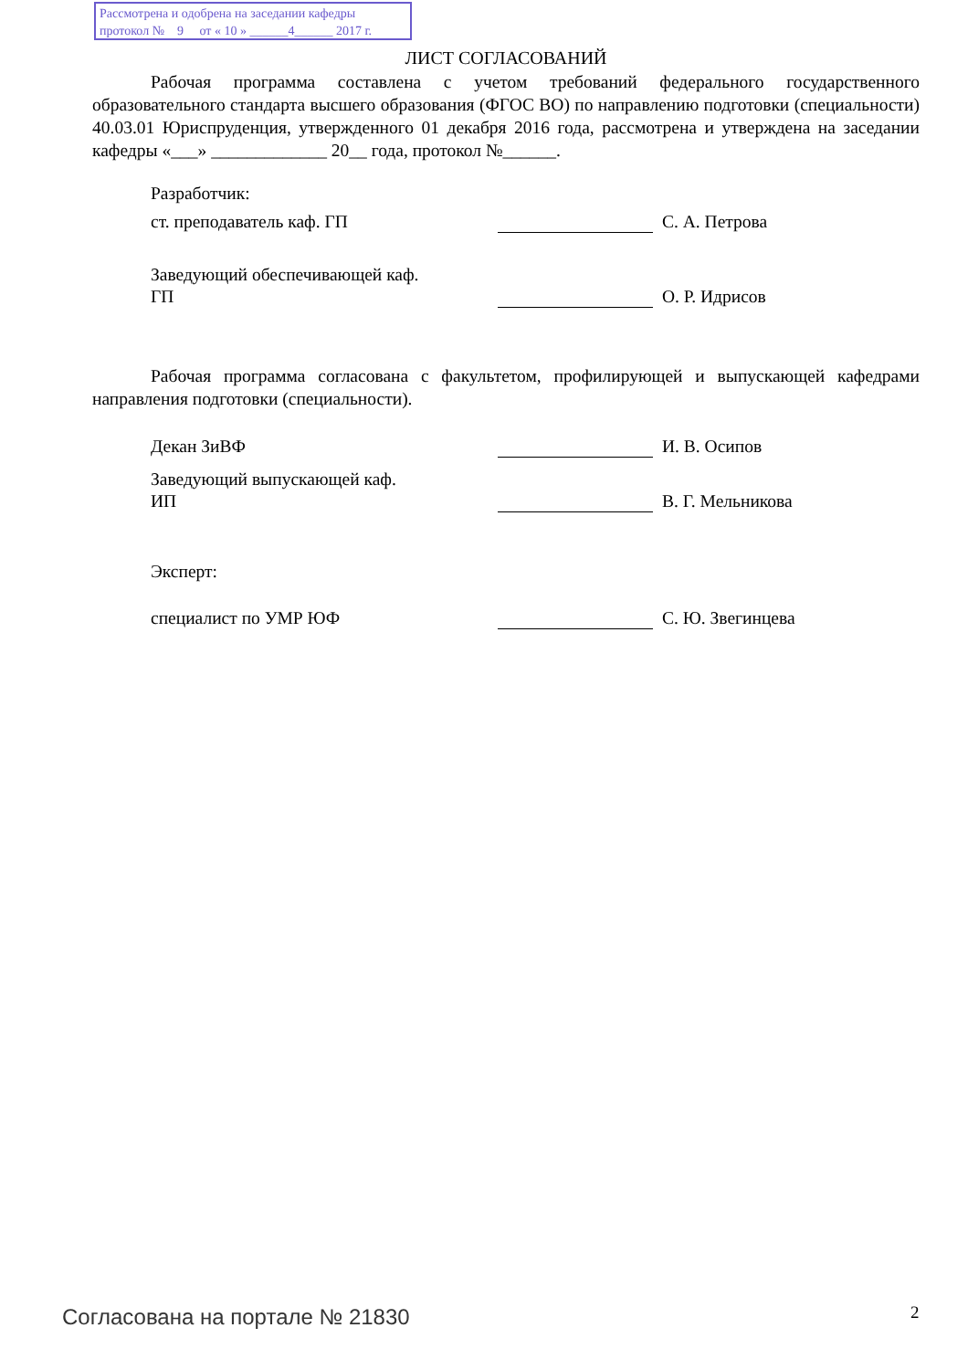Рассмотрена и одобрена на заседании кафедры
протокол № 9 от « 10 » ______4______ 2017 г.
ЛИСТ СОГЛАСОВАНИЙ
Рабочая программа составлена с учетом требований федерального государственного образовательного стандарта высшего образования (ФГОС ВО) по направлению подготовки (специальности) 40.03.01 Юриспруденция, утвержденного 01 декабря 2016 года, рассмотрена и утверждена на заседании кафедры «___» _____________ 20__ года, протокол №______.
Разработчик:
ст. преподаватель каф. ГП С. А. Петрова
Заведующий обеспечивающей каф.
ГП
О. Р. Идрисов
Рабочая программа согласована с факультетом, профилирующей и выпускающей кафедрами направления подготовки (специальности).
Декан ЗиВФ И. В. Осипов
Заведующий выпускающей каф.
ИП
В. Г. Мельникова
Эксперт:
специалист по УМР ЮФ С. Ю. Звегинцева
Согласована на портале № 21830 2